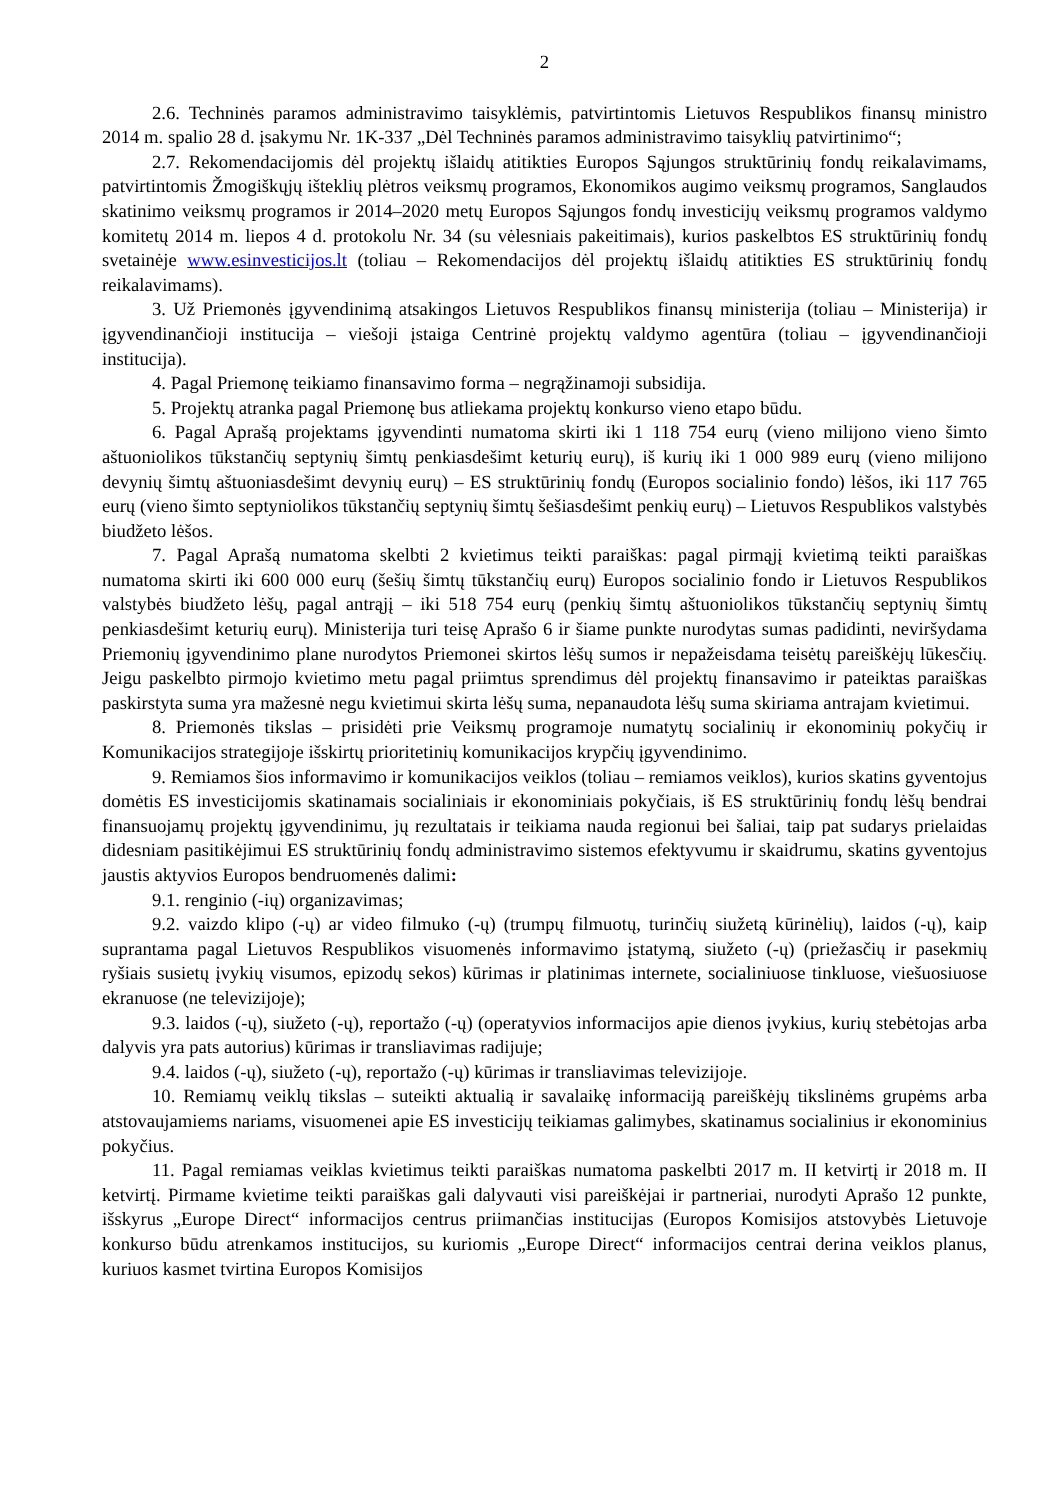2
2.6. Techninės paramos administravimo taisyklėmis, patvirtintomis Lietuvos Respublikos finansų ministro 2014 m. spalio 28 d. įsakymu Nr. 1K-337 „Dėl Techninės paramos administravimo taisyklių patvirtinimo“;
2.7. Rekomendacijomis dėl projektų išlaidų atitikties Europos Sąjungos struktūrinių fondų reikalavimams, patvirtintomis Žmogiškųjų išteklių plėtros veiksmų programos, Ekonomikos augimo veiksmų programos, Sanglaudos skatinimo veiksmų programos ir 2014–2020 metų Europos Sąjungos fondų investicijų veiksmų programos valdymo komitetų 2014 m. liepos 4 d. protokolu Nr. 34 (su vėlesniais pakeitimais), kurios paskelbtos ES struktūrinių fondų svetainėje www.esinvesticijos.lt (toliau – Rekomendacijos dėl projektų išlaidų atitikties ES struktūrinių fondų reikalavimams).
3. Už Priemonės įgyvendinimą atsakingos Lietuvos Respublikos finansų ministerija (toliau – Ministerija) ir įgyvendinančioji institucija – viešoji įstaiga Centrinė projektų valdymo agentūra (toliau – įgyvendinančioji institucija).
4. Pagal Priemonę teikiamo finansavimo forma – negrąžinamoji subsidija.
5. Projektų atranka pagal Priemonę bus atliekama projektų konkurso vieno etapo būdu.
6. Pagal Aprašą projektams įgyvendinti numatoma skirti iki 1 118 754 eurų (vieno milijono vieno šimto aštuoniolikos tūkstančių septynių šimtų penkiasdešimt keturių eurų), iš kurių iki 1 000 989 eurų (vieno milijono devynių šimtų aštuoniasdešimt devynių eurų) – ES struktūrinių fondų (Europos socialinio fondo) lėšos, iki 117 765 eurų (vieno šimto septyniolikos tūkstančių septynių šimtų šešiasdešimt penkių eurų) – Lietuvos Respublikos valstybės biudžeto lėšos.
7. Pagal Aprašą numatoma skelbti 2 kvietimus teikti paraiškas: pagal pirmąjį kvietimą teikti paraiškas numatoma skirti iki 600 000 eurų (šešių šimtų tūkstančių eurų) Europos socialinio fondo ir Lietuvos Respublikos valstybės biudžeto lėšų, pagal antrąjį – iki 518 754 eurų (penkių šimtų aštuoniolikos tūkstančių septynių šimtų penkiasdešimt keturių eurų). Ministerija turi teisę Aprašo 6 ir šiame punkte nurodytas sumas padidinti, neviršydama Priemonių įgyvendinimo plane nurodytos Priemonei skirtos lėšų sumos ir nepažeisdama teisėtų pareiškėjų lūkesčių. Jeigu paskelbto pirmojo kvietimo metu pagal priimtus sprendimus dėl projektų finansavimo ir pateiktas paraiškas paskirstyta suma yra mažesnė negu kvietimui skirta lėšų suma, nepanaudota lėšų suma skiriama antrajam kvietimui.
8. Priemonės tikslas – prisidėti prie Veiksmų programoje numatytų socialinių ir ekonominių pokyčių ir Komunikacijos strategijoje išskirtų prioritetinių komunikacijos krypčių įgyvendinimo.
9. Remiamos šios informavimo ir komunikacijos veiklos (toliau – remiamos veiklos), kurios skatins gyventojus domėtis ES investicijomis skatinamais socialiniais ir ekonominiais pokyčiais, iš ES struktūrinių fondų lėšų bendrai finansuojamų projektų įgyvendinimu, jų rezultatais ir teikiama nauda regionui bei šaliai, taip pat sudarys prielaidas didesniam pasitikėjimui ES struktūrinių fondų administravimo sistemos efektyvumu ir skaidrumu, skatins gyventojus jaustis aktyvios Europos bendruomenės dalimi:
9.1. renginio (-ių) organizavimas;
9.2. vaizdo klipo (-ų) ar video filmuko (-ų) (trumpų filmuotų, turinčių siužetą kūrinėlių), laidos (-ų), kaip suprantama pagal Lietuvos Respublikos visuomenės informavimo įstatymą, siužeto (-ų) (priežasčių ir pasekmių ryšiais susietų įvykių visumos, epizodų sekos) kūrimas ir platinimas internete, socialiniuose tinkluose, viešuosiuose ekranuose (ne televizijoje);
9.3. laidos (-ų), siužeto (-ų), reportažo (-ų) (operatyvios informacijos apie dienos įvykius, kurių stebėtojas arba dalyvis yra pats autorius) kūrimas ir transliavimas radijuje;
9.4. laidos (-ų), siužeto (-ų), reportažo (-ų) kūrimas ir transliavimas televizijoje.
10. Remiamų veiklų tikslas – suteikti aktualią ir savalaikę informaciją pareiškėjų tikslinėms grupėms arba atstovaujamiems nariams, visuomenei apie ES investicijų teikiamas galimybes, skatinamus socialinius ir ekonominius pokyčius.
11. Pagal remiamas veiklas kvietimus teikti paraiškas numatoma paskelbti 2017 m. II ketvirtį ir 2018 m. II ketvirtį. Pirmame kvietime teikti paraiškas gali dalyvauti visi pareiškėjai ir partneriai, nurodyti Aprašo 12 punkte, išskyrus „Europe Direct“ informacijos centrus priimančias institucijas (Europos Komisijos atstovybės Lietuvoje konkurso būdu atrenkamos institucijos, su kuriomis „Europe Direct“ informacijos centrai derina veiklos planus, kuriuos kasmet tvirtina Europos Komisijos